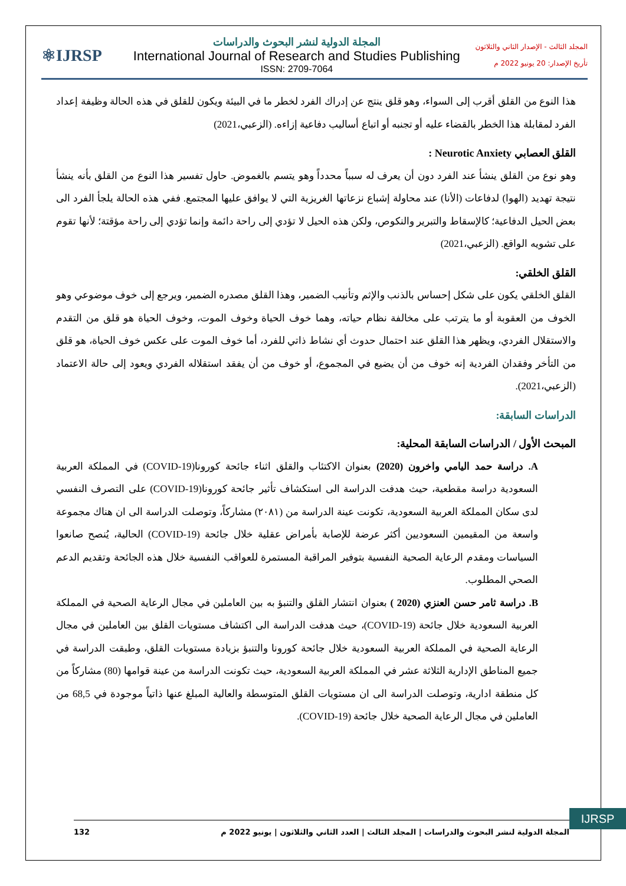⚛IJRSP
المجلة الدولية لنشر البحوث والدراسات
International Journal of Research and Studies Publishing
ISSN: 2709-7064
المجلد الثالث - الإصدار الثاني والثلاثون
تأريخ الإصدار: 20 يونيو 2022 م
هذا النوع من القلق أقرب إلى السواء، وهو قلق ينتج عن إدراك الفرد لخطر ما في البيئة ويكون للقلق في هذه الحالة وظيفة إعداد الفرد لمقابلة هذا الخطر بالقضاء عليه أو تجنبه أو اتباع أساليب دفاعية إزاءه. (الزعبي،2021)
القلق العصابي Neurotic Anxiety :
وهو نوع من القلق ينشأ عند الفرد دون أن يعرف له سبباً محدداً وهو يتسم بالغموض. حاول تفسير هذا النوع من القلق بأنه ينشأ نتيجة تهديد (الهوا) لدفاعات (الأنا) عند محاولة إشباع نزعاتها الغريزية التي لا يوافق عليها المجتمع. ففي هذه الحالة يلجأ الفرد الى بعض الحيل الدفاعية؛ كالإسقاط والتبرير والنكوص، ولكن هذه الحيل لا تؤدي إلى راحة دائمة وإنما تؤدي إلى راحة مؤقتة؛ لأنها تقوم على تشويه الواقع. (الزعبي،2021)
القلق الخلقي:
القلق الخلقي يكون على شكل إحساس بالذنب والإثم وتأنيب الضمير، وهذا القلق مصدره الضمير، ويرجع إلى خوف موضوعي وهو الخوف من العقوبة أو ما يترتب على مخالفة نظام حياته، وهما خوف الحياة وخوف الموت، وخوف الحياة هو قلق من التقدم والاستقلال الفردي، ويظهر هذا القلق عند احتمال حدوث أي نشاط ذاتي للفرد، أما خوف الموت على عكس خوف الحياة، هو قلق من التأخر وفقدان الفردية إنه خوف من أن يضيع في المجموع، أو خوف من أن يفقد استقلاله الفردي ويعود إلى حالة الاعتماد (الزعبي،2021).
الدراسات السابقة:
المبحث الأول / الدراسات السابقة المحلية:
A. دراسة حمد اليامي واخرون (2020) بعنوان الاكتئاب والقلق اثناء جائحة كورونا(COVID-19) في المملكة العربية السعودية دراسة مقطعية، حيث هدفت الدراسة الى استكشاف تأثير جائحة كورونا(COVID-19) على التصرف النفسي لدى سكان المملكة العربية السعودية، تكونت عينة الدراسة من (٢٠٨١) مشاركاً، وتوصلت الدراسة الى ان هناك مجموعة واسعة من المقيمين السعوديين أكثر عرضة للإصابة بأمراض عقلية خلال جائحة (COVID-19) الحالية، يُنصح صانعوا السياسات ومقدم الرعاية الصحية النفسية بتوفير المراقبة المستمرة للعواقب النفسية خلال هذه الجائحة وتقديم الدعم الصحي المطلوب.
B. دراسة ثامر حسن العنزي (2020 ) بعنوان انتشار القلق والتنبؤ به بين العاملين في مجال الرعاية الصحية في المملكة العربية السعودية خلال جائحة (COVID-19)، حيث هدفت الدراسة الى اكتشاف مستويات القلق بين العاملين في مجال الرعاية الصحية في المملكة العربية السعودية خلال جائحة كورونا والتنبؤ بزيادة مستويات القلق، وطبقت الدراسة في جميع المناطق الإدارية الثلاثة عشر في المملكة العربية السعودية، حيث تكونت الدراسة من عينة قوامها (80) مشاركاً من كل منطقة ادارية، وتوصلت الدراسة الى ان مستويات القلق المتوسطة والعالية المبلغ عنها ذاتياً موجودة في 68,5 من العاملين في مجال الرعاية الصحية خلال جائحة (COVID-19).
IJRSP
المجلة الدولية لنشر البحوث والدراسات | المجلد الثالث | العدد الثاني والثلاثون | يونيو 2022 م 132